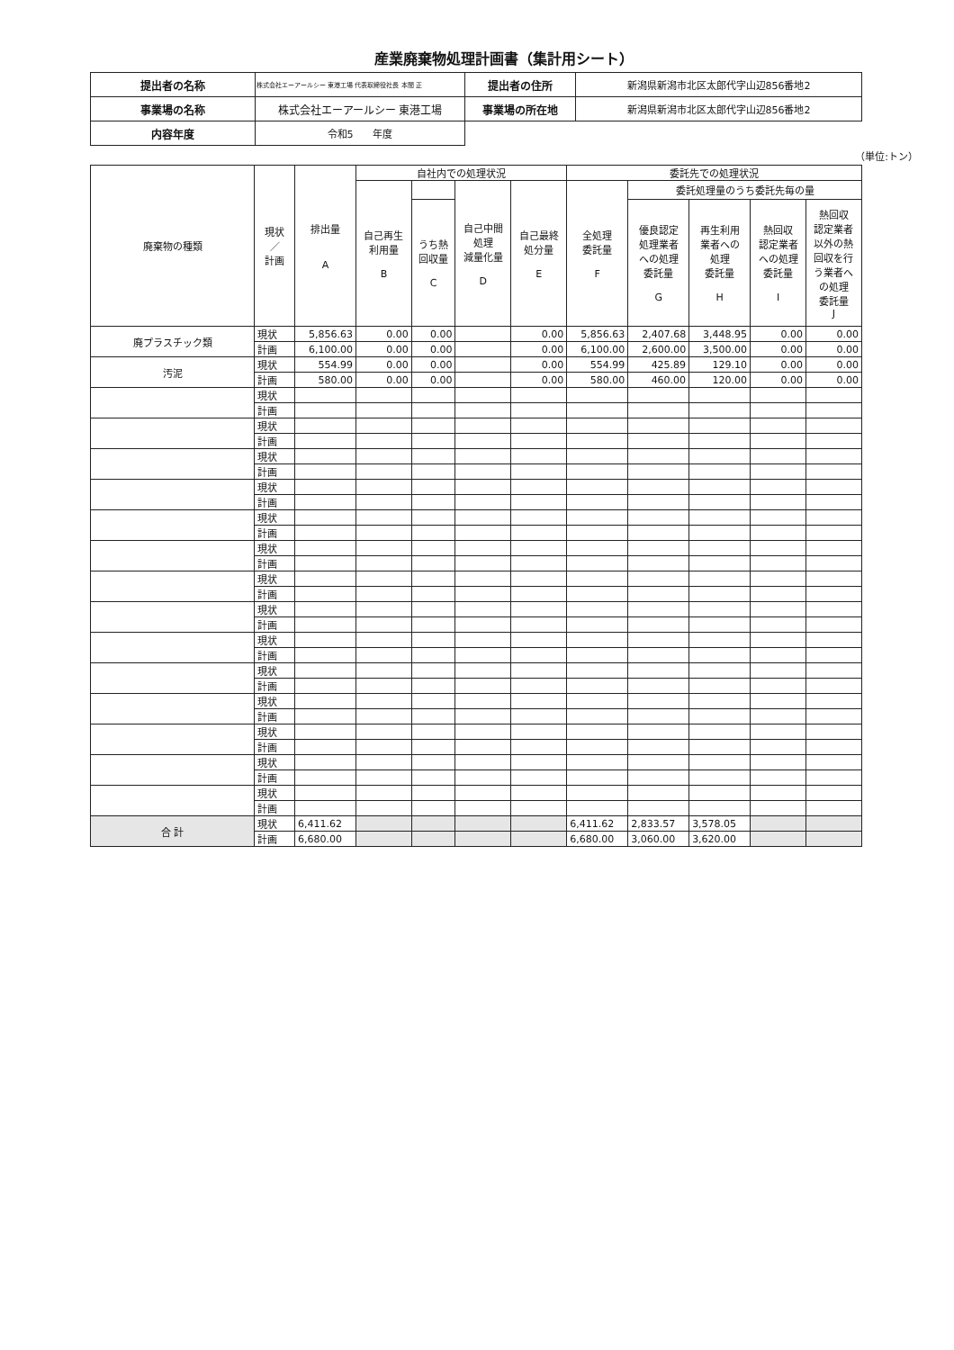産業廃棄物処理計画書（集計用シート）
| 提出者の名称 | 株式会社エーアールシー 東港工場 代表取締役社長 本間 正 | 提出者の住所 | 新潟県新潟市北区太郎代字山辺856番地2 |
| 事業場の名称 | 株式会社エーアールシー 東港工場 | 事業場の所在地 | 新潟県新潟市北区太郎代字山辺856番地2 |
| 内容年度 | 令和5 年度 | | |
（単位:トン）
| 廃棄物の種類 | 現状 ／ 計画 | 排出量 A | 自社内での処理状況 | | | | 委託先での処理状況 | | | | |
| --- | --- | --- | --- | --- | --- | --- | --- | --- | --- | --- | --- |
| | | | 自己再生 利用量 B | | 自己中間 処理 減量化量 D | 自己最終 処分量 E | 全処理 委託量 F | 委託処理量のうち委託先毎の量 | | | |
| | | | | うち熱 回収量 C | | | | 優良認定 処理業者 への処理 委託量 G | 再生利用 業者への 処理 委託量 H | 熱回収 認定業者 への処理 委託量 I | 熱回収 認定業者 以外の熱 回収を行 う業者へ の処理 委託量 J |
| 廃プラスチック類 | 現状 | 5,856.63 | 0.00 | 0.00 | | 0.00 | 5,856.63 | 2,407.68 | 3,448.95 | 0.00 | 0.00 |
| | 計画 | 6,100.00 | 0.00 | 0.00 | | 0.00 | 6,100.00 | 2,600.00 | 3,500.00 | 0.00 | 0.00 |
| 汚泥 | 現状 | 554.99 | 0.00 | 0.00 | | 0.00 | 554.99 | 425.89 | 129.10 | 0.00 | 0.00 |
| | 計画 | 580.00 | 0.00 | 0.00 | | 0.00 | 580.00 | 460.00 | 120.00 | 0.00 | 0.00 |
| | 現状 | | | | | | | | | | |
| | 計画 | | | | | | | | | | |
| | 現状 | | | | | | | | | | |
| | 計画 | | | | | | | | | | |
| | 現状 | | | | | | | | | | |
| | 計画 | | | | | | | | | | |
| | 現状 | | | | | | | | | | |
| | 計画 | | | | | | | | | | |
| | 現状 | | | | | | | | | | |
| | 計画 | | | | | | | | | | |
| | 現状 | | | | | | | | | | |
| | 計画 | | | | | | | | | | |
| | 現状 | | | | | | | | | | |
| | 計画 | | | | | | | | | | |
| | 現状 | | | | | | | | | | |
| | 計画 | | | | | | | | | | |
| | 現状 | | | | | | | | | | |
| | 計画 | | | | | | | | | | |
| | 現状 | | | | | | | | | | |
| | 計画 | | | | | | | | | | |
| | 現状 | | | | | | | | | | |
| | 計画 | | | | | | | | | | |
| | 現状 | | | | | | | | | | |
| | 計画 | | | | | | | | | | |
| | 現状 | | | | | | | | | | |
| | 計画 | | | | | | | | | | |
| | 現状 | | | | | | | | | | |
| | 計画 | | | | | | | | | | |
| 合 計 | 現状 | 6,411.62 | | | | | 6,411.62 | 2,833.57 | 3,578.05 | | |
| | 計画 | 6,680.00 | | | | | 6,680.00 | 3,060.00 | 3,620.00 | | |